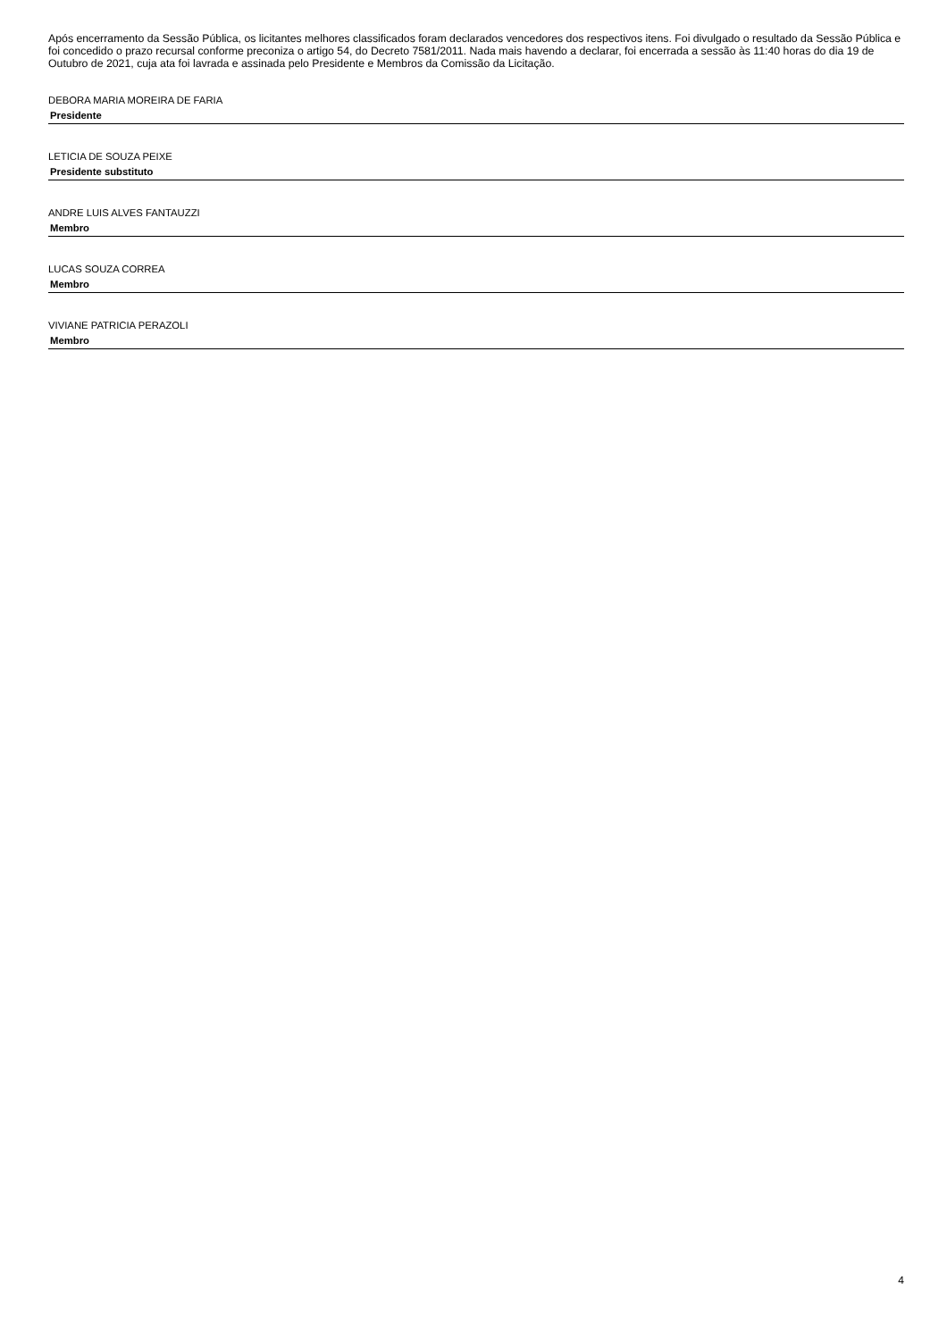Após encerramento da Sessão Pública, os licitantes melhores classificados foram declarados vencedores dos respectivos itens. Foi divulgado o resultado da Sessão Pública e foi concedido o prazo recursal conforme preconiza o artigo 54, do Decreto 7581/2011. Nada mais havendo a declarar, foi encerrada a sessão às 11:40 horas do dia 19 de Outubro de 2021, cuja ata foi lavrada e assinada pelo Presidente e Membros da Comissão da Licitação.
DEBORA MARIA MOREIRA DE FARIA
Presidente
LETICIA DE SOUZA PEIXE
Presidente substituto
ANDRE LUIS ALVES FANTAUZZI
Membro
LUCAS SOUZA CORREA
Membro
VIVIANE PATRICIA PERAZOLI
Membro
4